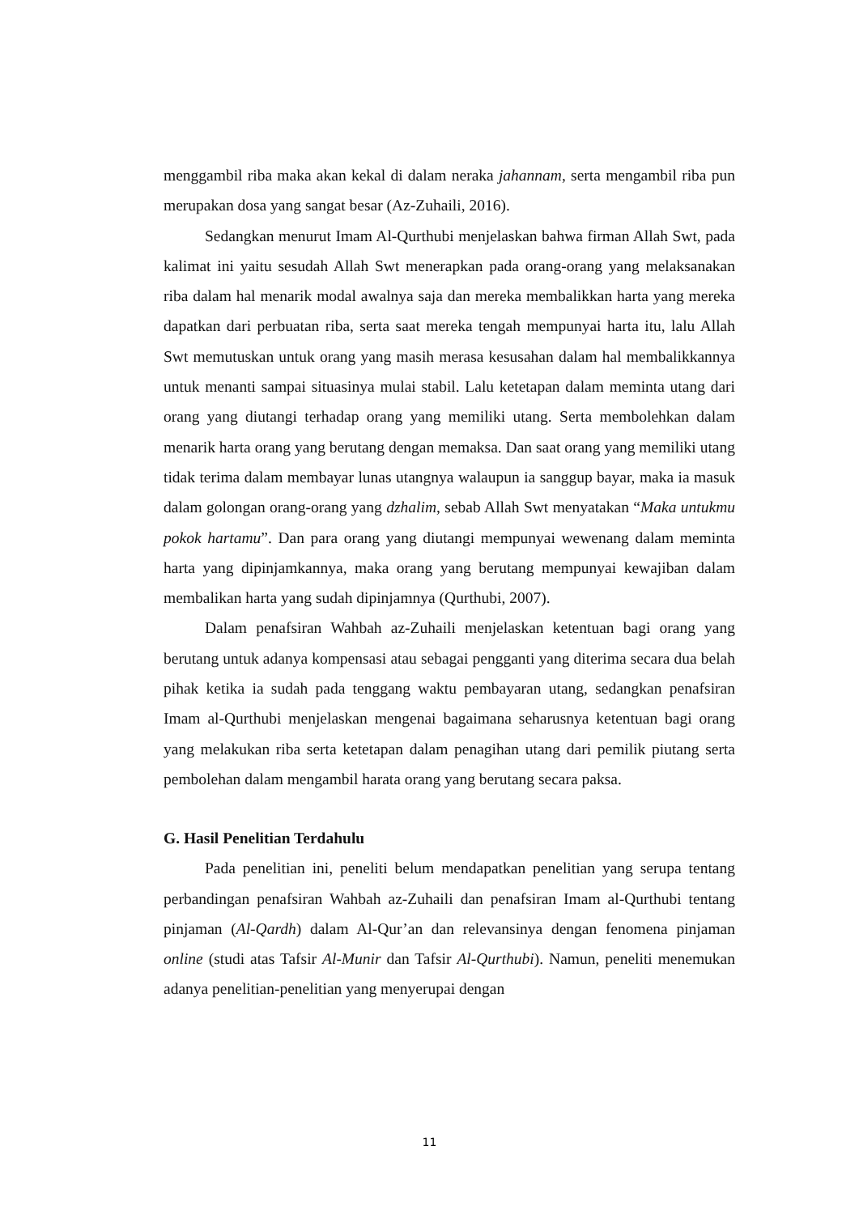menggambil riba maka akan kekal di dalam neraka jahannam, serta mengambil riba pun merupakan dosa yang sangat besar (Az-Zuhaili, 2016).
Sedangkan menurut Imam Al-Qurthubi menjelaskan bahwa firman Allah Swt, pada kalimat ini yaitu sesudah Allah Swt menerapkan pada orang-orang yang melaksanakan riba dalam hal menarik modal awalnya saja dan mereka membalikkan harta yang mereka dapatkan dari perbuatan riba, serta saat mereka tengah mempunyai harta itu, lalu Allah Swt memutuskan untuk orang yang masih merasa kesusahan dalam hal membalikkannya untuk menanti sampai situasinya mulai stabil. Lalu ketetapan dalam meminta utang dari orang yang diutangi terhadap orang yang memiliki utang. Serta membolehkan dalam menarik harta orang yang berutang dengan memaksa. Dan saat orang yang memiliki utang tidak terima dalam membayar lunas utangnya walaupun ia sanggup bayar, maka ia masuk dalam golongan orang-orang yang dzhalim, sebab Allah Swt menyatakan “Maka untukmu pokok hartamu”. Dan para orang yang diutangi mempunyai wewenang dalam meminta harta yang dipinjamkannya, maka orang yang berutang mempunyai kewajiban dalam membalikan harta yang sudah dipinjamnya (Qurthubi, 2007).
Dalam penafsiran Wahbah az-Zuhaili menjelaskan ketentuan bagi orang yang berutang untuk adanya kompensasi atau sebagai pengganti yang diterima secara dua belah pihak ketika ia sudah pada tenggang waktu pembayaran utang, sedangkan penafsiran Imam al-Qurthubi menjelaskan mengenai bagaimana seharusnya ketentuan bagi orang yang melakukan riba serta ketetapan dalam penagihan utang dari pemilik piutang serta pembolehan dalam mengambil harata orang yang berutang secara paksa.
G. Hasil Penelitian Terdahulu
Pada penelitian ini, peneliti belum mendapatkan penelitian yang serupa tentang perbandingan penafsiran Wahbah az-Zuhaili dan penafsiran Imam al-Qurthubi tentang pinjaman (Al-Qardh) dalam Al-Qur’an dan relevansinya dengan fenomena pinjaman online (studi atas Tafsir Al-Munir dan Tafsir Al-Qurthubi). Namun, peneliti menemukan adanya penelitian-penelitian yang menyerupai dengan
11